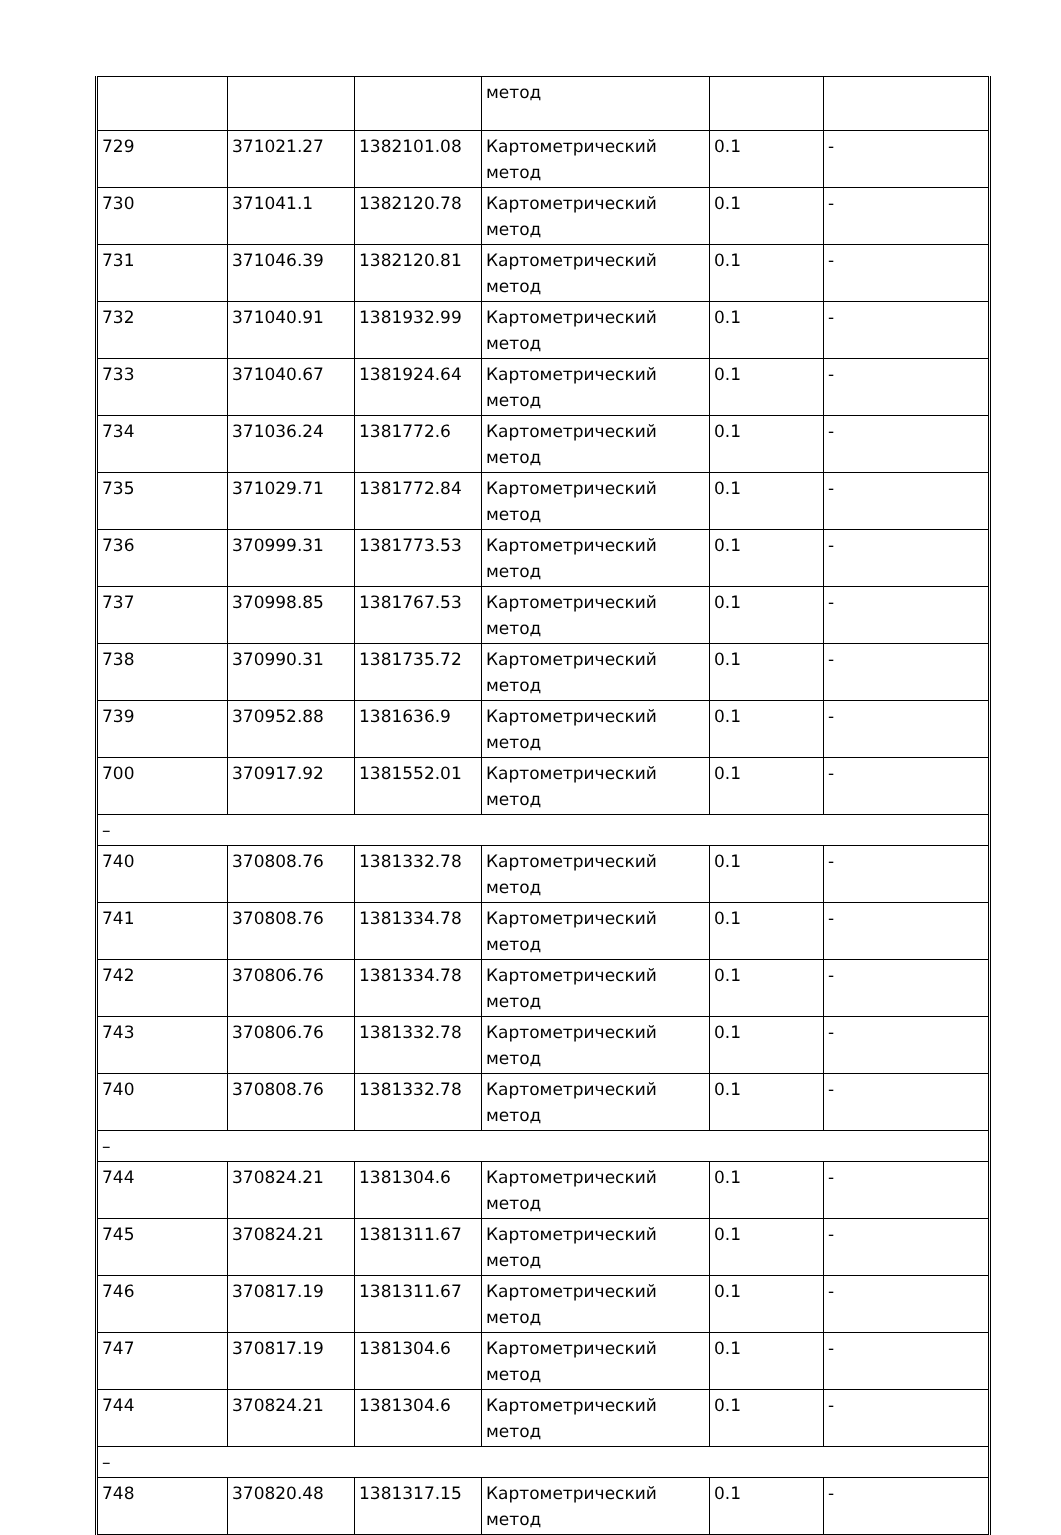| | | | метод | | |
| 729 | 371021.27 | 1382101.08 | Картометрический метод | 0.1 | - |
| 730 | 371041.1 | 1382120.78 | Картометрический метод | 0.1 | - |
| 731 | 371046.39 | 1382120.81 | Картометрический метод | 0.1 | - |
| 732 | 371040.91 | 1381932.99 | Картометрический метод | 0.1 | - |
| 733 | 371040.67 | 1381924.64 | Картометрический метод | 0.1 | - |
| 734 | 371036.24 | 1381772.6 | Картометрический метод | 0.1 | - |
| 735 | 371029.71 | 1381772.84 | Картометрический метод | 0.1 | - |
| 736 | 370999.31 | 1381773.53 | Картометрический метод | 0.1 | - |
| 737 | 370998.85 | 1381767.53 | Картометрический метод | 0.1 | - |
| 738 | 370990.31 | 1381735.72 | Картометрический метод | 0.1 | - |
| 739 | 370952.88 | 1381636.9 | Картометрический метод | 0.1 | - |
| 700 | 370917.92 | 1381552.01 | Картометрический метод | 0.1 | - |
| – | | | | | |
| 740 | 370808.76 | 1381332.78 | Картометрический метод | 0.1 | - |
| 741 | 370808.76 | 1381334.78 | Картометрический метод | 0.1 | - |
| 742 | 370806.76 | 1381334.78 | Картометрический метод | 0.1 | - |
| 743 | 370806.76 | 1381332.78 | Картометрический метод | 0.1 | - |
| 740 | 370808.76 | 1381332.78 | Картометрический метод | 0.1 | - |
| – | | | | | |
| 744 | 370824.21 | 1381304.6 | Картометрический метод | 0.1 | - |
| 745 | 370824.21 | 1381311.67 | Картометрический метод | 0.1 | - |
| 746 | 370817.19 | 1381311.67 | Картометрический метод | 0.1 | - |
| 747 | 370817.19 | 1381304.6 | Картометрический метод | 0.1 | - |
| 744 | 370824.21 | 1381304.6 | Картометрический метод | 0.1 | - |
| – | | | | | |
| 748 | 370820.48 | 1381317.15 | Картометрический метод | 0.1 | - |